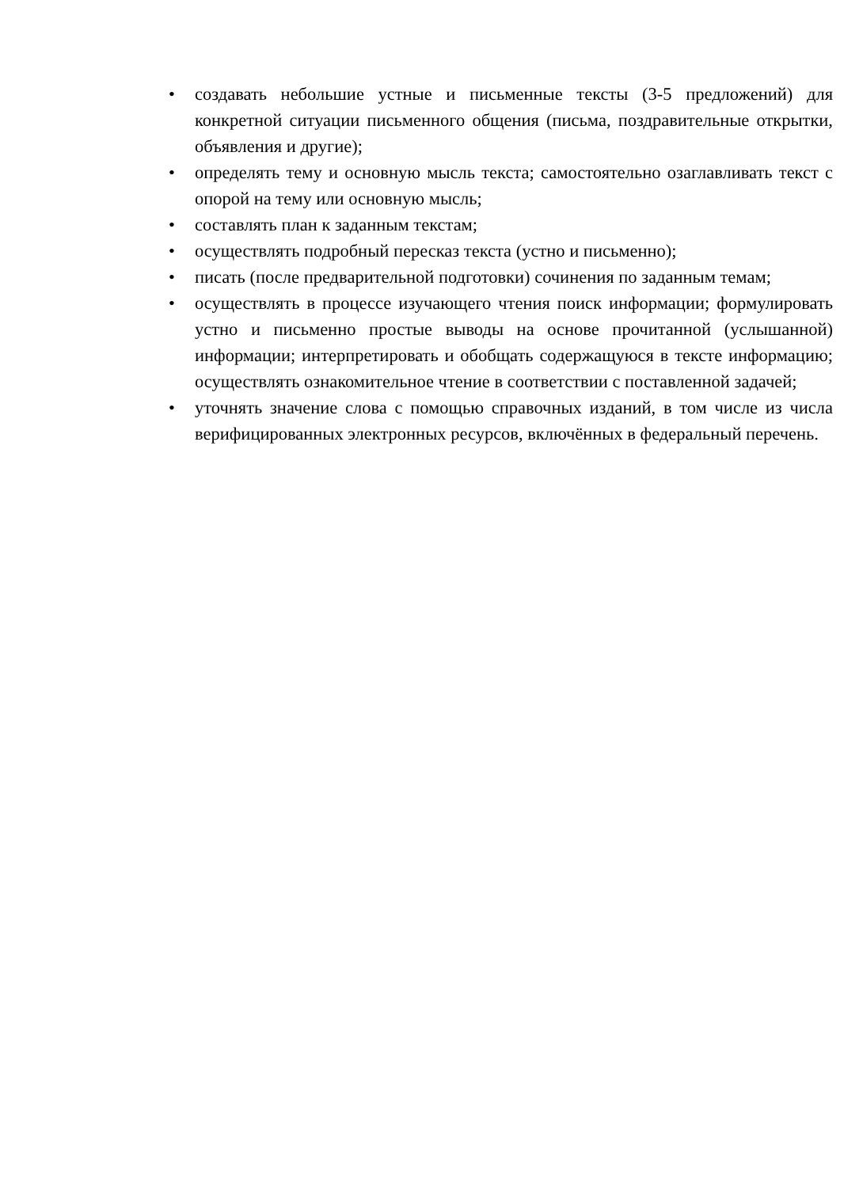• создавать небольшие устные и письменные тексты (3-5 предложений) для конкретной ситуации письменного общения (письма, поздравительные открытки, объявления и другие);
• определять тему и основную мысль текста; самостоятельно озаглавливать текст с опорой на тему или основную мысль;
• составлять план к заданным текстам;
• осуществлять подробный пересказ текста (устно и письменно);
• писать (после предварительной подготовки) сочинения по заданным темам;
• осуществлять в процессе изучающего чтения поиск информации; формулировать устно и письменно простые выводы на основе прочитанной (услышанной) информации; интерпретировать и обобщать содержащуюся в тексте информацию; осуществлять ознакомительное чтение в соответствии с поставленной задачей;
• уточнять значение слова с помощью справочных изданий, в том числе из числа верифицированных электронных ресурсов, включённых в федеральный перечень.